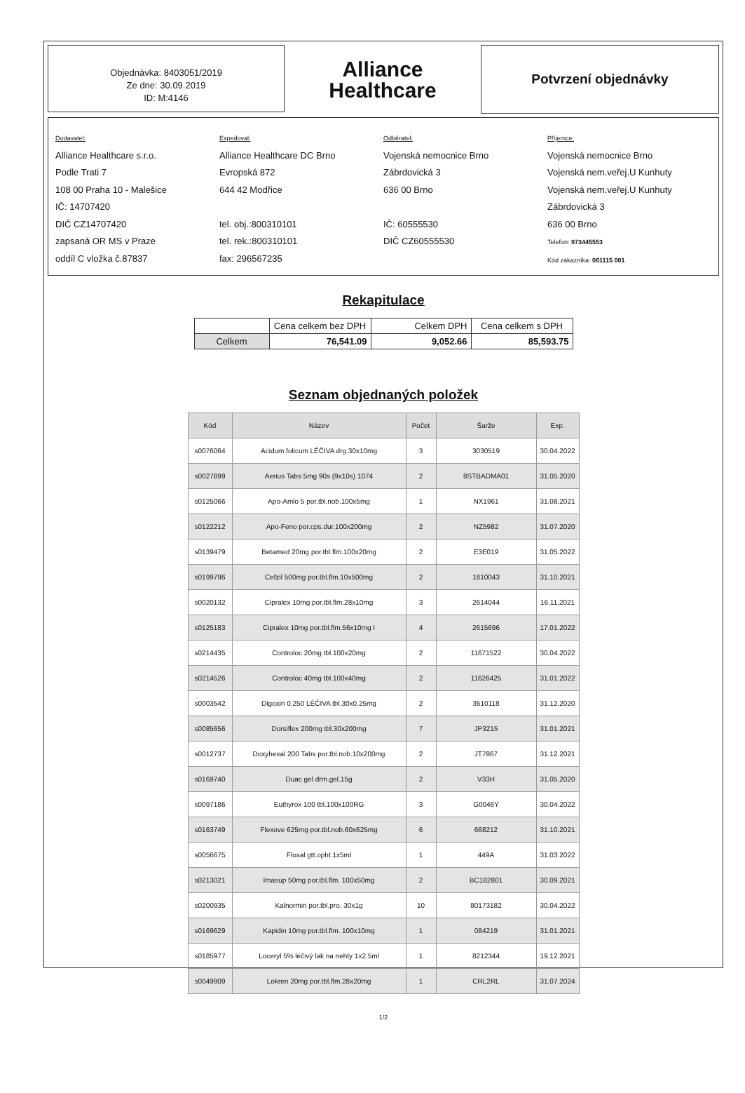Objednávka: 8403051/2019
Ze dne: 30.09.2019
ID: M:4146
Alliance
Healthcare
Potvrzení objednávky
Dodavatel:
Alliance Healthcare s.r.o.
Podle Trati 7
108 00 Praha 10 - Malešice
IČ: 14707420
DIČ CZ14707420
zapsaná OR MS v Praze
oddíl C vložka č.87837
Expedoval:
Alliance Healthcare DC Brno
Evropská 872
644 42 Modřice
tel. obj.:800310101
tel. rek.:800310101
fax: 296567235
Odběratel:
Vojenská nemocnice Brno
Zábrdovická 3
636 00 Brno
IČ: 60555530
DIČ CZ60555530
Příjemce:
Vojenská nemocnice Brno
Vojenská nem.veřej.U Kunhuty
Vojenská nem.veřej.U Kunhuty
Zábrdovická 3
636 00 Brno
Telefon: 973445553
Kód zákazníka: 061115 001
Rekapitulace
| | Cena celkem bez DPH | Celkem DPH | Cena celkem s DPH |
| --- | --- | --- | --- |
| Celkem | 76,541.09 | 9,052.66 | 85,593.75 |
Seznam objednaných položek
| Kód | Název | Počet | Šarže | Exp. |
| --- | --- | --- | --- | --- |
| s0076064 | Acidum folicum LÉČIVA drg.30x10mg | 3 | 3030519 | 30.04.2022 |
| s0027899 | Aerius Tabs 5mg 90s (9x10s) 1074 | 2 | 8STBADMA01 | 31.05.2020 |
| s0125066 | Apo-Amlo 5 por.tbl.nob.100x5mg | 1 | NX1961 | 31.08.2021 |
| s0122212 | Apo-Feno por.cps.dur.100x200mg | 2 | NZ5982 | 31.07.2020 |
| s0139479 | Betamed 20mg por.tbl.flm.100x20mg | 2 | E3E019 | 31.05.2022 |
| s0199796 | Cefzil 500mg por.tbl.flm.10x500mg | 2 | 1810043 | 31.10.2021 |
| s0020132 | Cipralex 10mg por.tbl.flm.28x10mg | 3 | 2614044 | 16.11.2021 |
| s0125183 | Cipralex 10mg por.tbl.flm.56x10mg I | 4 | 2615696 | 17.01.2022 |
| s0214435 | Controloc 20mg tbl.100x20mg | 2 | 11671522 | 30.04.2022 |
| s0214526 | Controloc 40mg tbl.100x40mg | 2 | 11626425 | 31.01.2022 |
| s0003542 | Digoxin 0.250 LÉČIVA tbl.30x0.25mg | 2 | 3510118 | 31.12.2020 |
| s0085656 | Dorsiflex 200mg tbl.30x200mg | 7 | JP3215 | 31.01.2021 |
| s0012737 | Doxyhexal 200 Tabs por.tbl.nob.10x200mg | 2 | JT7867 | 31.12.2021 |
| s0169740 | Duac gel drm.gel.15g | 2 | V33H | 31.05.2020 |
| s0097186 | Euthyrox 100 tbl.100x100RG | 3 | G0046Y | 30.04.2022 |
| s0163749 | Flexove 625mg por.tbl.nob.60x625mg | 6 | 668212 | 31.10.2021 |
| s0056675 | Floxal gtt.opht.1x5ml | 1 | 449A | 31.03.2022 |
| s0213021 | Imasup 50mg por.tbl.flm. 100x50mg | 2 | BC182801 | 30.09.2021 |
| s0200935 | Kalnormin por.tbl.pro. 30x1g | 10 | 80173182 | 30.04.2022 |
| s0169629 | Kapidin 10mg por.tbl.flm. 100x10mg | 1 | 084219 | 31.01.2021 |
| s0185977 | Loceryl 5% léčivý lak na nehty 1x2.5ml | 1 | 8212344 | 19.12.2021 |
| s0049909 | Lokren 20mg por.tbl.flm.28x20mg | 1 | CRL2RL | 31.07.2024 |
1/2